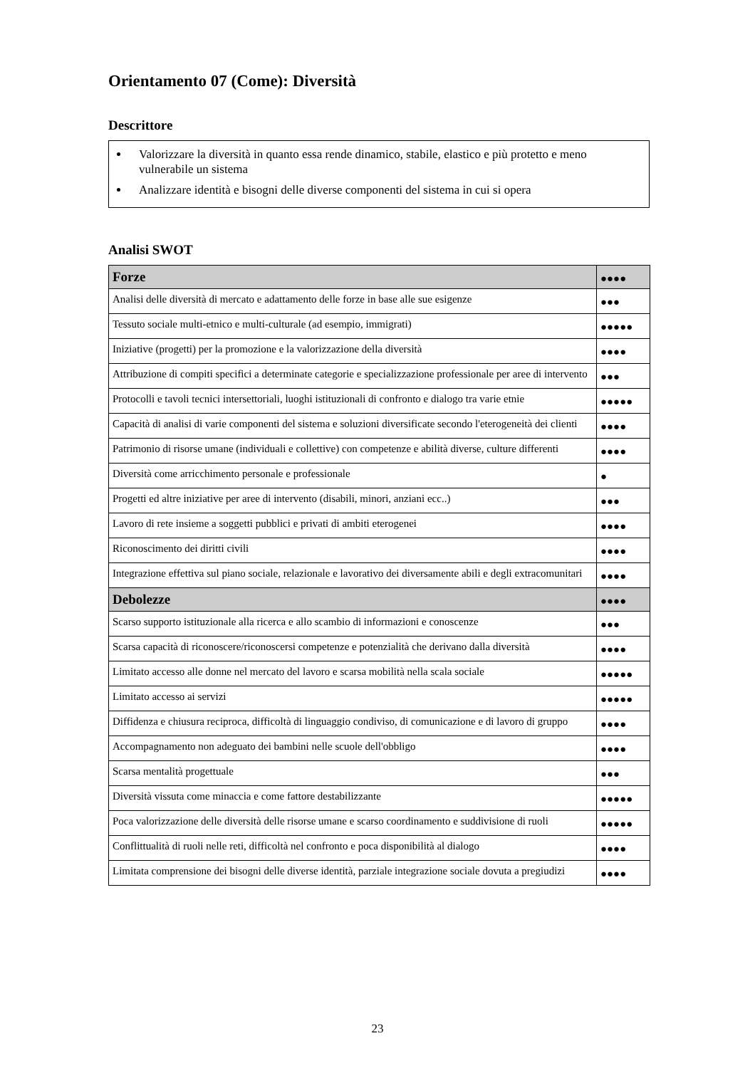Orientamento 07 (Come): Diversità
Descrittore
Valorizzare la diversità in quanto essa rende dinamico, stabile, elastico e più protetto e meno vulnerabile un sistema
Analizzare identità e bisogni delle diverse componenti del sistema in cui si opera
Analisi SWOT
| Forze | ●●●● |
| --- | --- |
| Analisi delle diversità di mercato e adattamento delle forze in base alle sue esigenze | ●●● |
| Tessuto sociale multi-etnico e multi-culturale (ad esempio, immigrati) | ●●●●● |
| Iniziative (progetti) per la promozione e la valorizzazione della diversità | ●●●● |
| Attribuzione di compiti specifici a determinate categorie e specializzazione professionale per aree di intervento | ●●● |
| Protocolli e tavoli tecnici intersettoriali, luoghi istituzionali di confronto e dialogo tra varie etnie | ●●●●● |
| Capacità di analisi di varie componenti del sistema e soluzioni diversificate secondo l'eterogeneità dei clienti | ●●●● |
| Patrimonio di risorse umane (individuali e collettive) con competenze e abilità diverse, culture differenti | ●●●● |
| Diversità come arricchimento personale e professionale | ● |
| Progetti ed altre iniziative per aree di intervento (disabili, minori, anziani ecc..) | ●●● |
| Lavoro di rete insieme a soggetti pubblici e privati di ambiti eterogenei | ●●●● |
| Riconoscimento dei diritti civili | ●●●● |
| Integrazione effettiva sul piano sociale, relazionale e lavorativo dei diversamente abili e degli extracomunitari | ●●●● |
| Debolezze | ●●●● |
| Scarso supporto istituzionale alla ricerca e allo scambio di informazioni e conoscenze | ●●● |
| Scarsa capacità di riconoscere/riconoscersi competenze e potenzialità che derivano dalla diversità | ●●●● |
| Limitato accesso alle donne nel mercato del lavoro e scarsa mobilità nella scala sociale | ●●●●● |
| Limitato accesso ai servizi | ●●●●● |
| Diffidenza e chiusura reciproca, difficoltà di linguaggio condiviso, di comunicazione e di lavoro di gruppo | ●●●● |
| Accompagnamento non adeguato dei bambini nelle scuole dell'obbligo | ●●●● |
| Scarsa mentalità progettuale | ●●● |
| Diversità vissuta come minaccia e come fattore destabilizzante | ●●●●● |
| Poca valorizzazione delle diversità delle risorse umane e scarso coordinamento e suddivisione di ruoli | ●●●●● |
| Conflittualità di ruoli nelle reti, difficoltà nel confronto e poca disponibilità al dialogo | ●●●● |
| Limitata comprensione dei bisogni delle diverse identità, parziale integrazione sociale dovuta a pregiudizi | ●●●● |
23